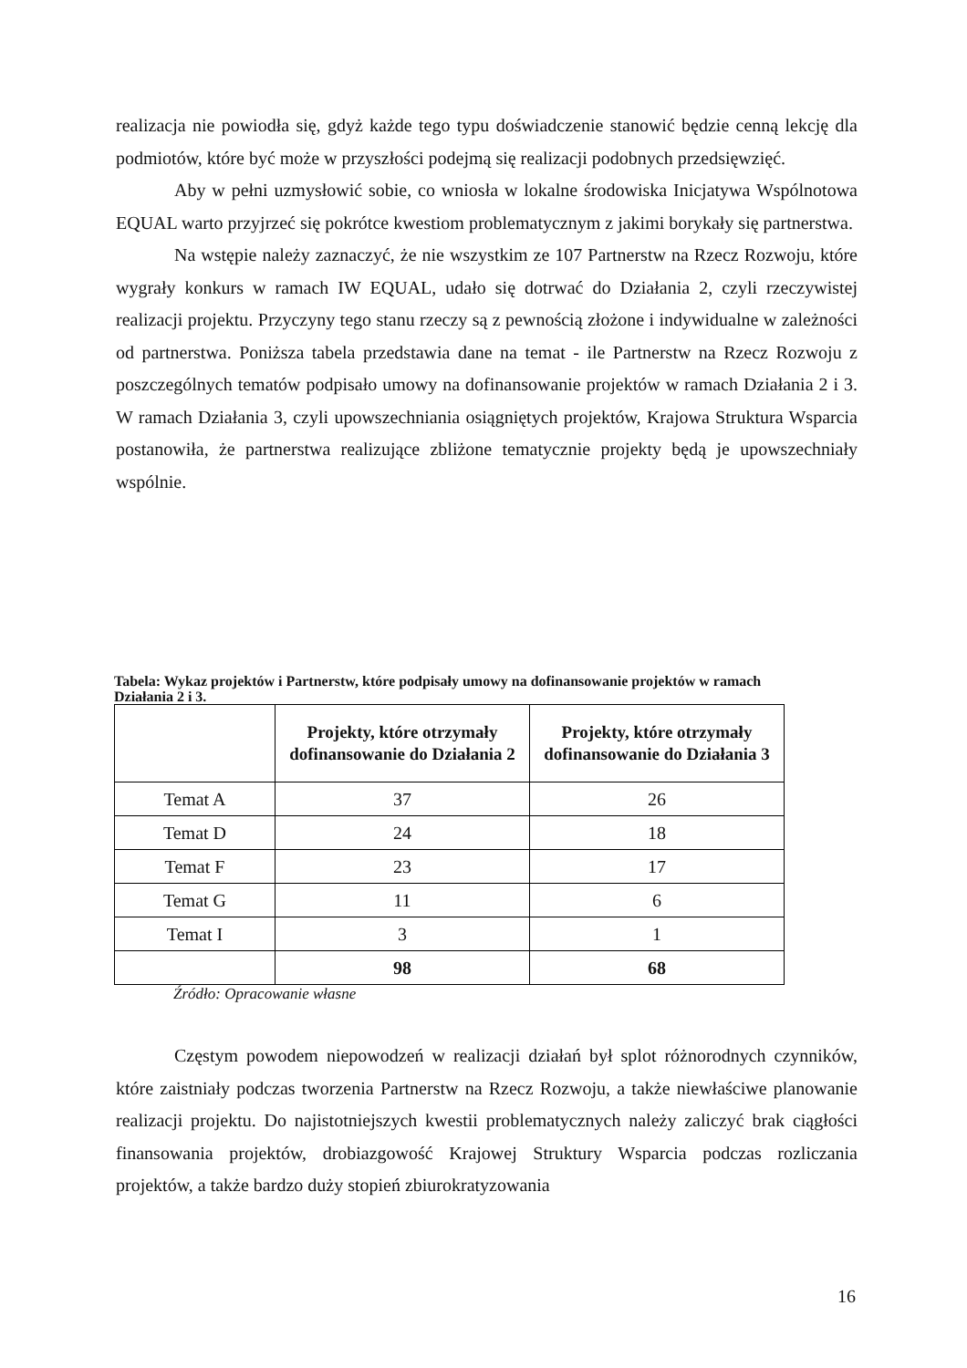realizacja nie powiodła się, gdyż każde tego typu doświadczenie stanowić będzie cenną lekcję dla podmiotów, które być może w przyszłości podejmą się realizacji podobnych przedsięwzięć.
Aby w pełni uzmysłowić sobie, co wniosła w lokalne środowiska Inicjatywa Wspólnotowa EQUAL warto przyjrzeć się pokrótce kwestiom problematycznym z jakimi borykały się partnerstwa.
Na wstępie należy zaznaczyć, że nie wszystkim ze 107 Partnerstw na Rzecz Rozwoju, które wygrały konkurs w ramach IW EQUAL, udało się dotrwać do Działania 2, czyli rzeczywistej realizacji projektu. Przyczyny tego stanu rzeczy są z pewnością złożone i indywidualne w zależności od partnerstwa. Poniższa tabela przedstawia dane na temat - ile Partnerstw na Rzecz Rozwoju z poszczególnych tematów podpisało umowy na dofinansowanie projektów w ramach Działania 2 i 3. W ramach Działania 3, czyli upowszechniania osiągniętych projektów, Krajowa Struktura Wsparcia postanowiła, że partnerstwa realizujące zbliżone tematycznie projekty będą je upowszechniały wspólnie.
Tabela: Wykaz projektów i Partnerstw, które podpisały umowy na dofinansowanie projektów w ramach Działania 2 i 3.
| | Projekty, które otrzymały dofinansowanie do Działania 2 | Projekty, które otrzymały dofinansowanie do Działania 3 |
| --- | --- | --- |
| Temat A | 37 | 26 |
| Temat D | 24 | 18 |
| Temat F | 23 | 17 |
| Temat G | 11 | 6 |
| Temat I | 3 | 1 |
| | 98 | 68 |
Źródło: Opracowanie własne
Częstym powodem niepowodzeń w realizacji działań był splot różnorodnych czynników, które zaistniały podczas tworzenia Partnerstw na Rzecz Rozwoju, a także niewłaściwe planowanie realizacji projektu. Do najistotniejszych kwestii problematycznych należy zaliczyć brak ciągłości finansowania projektów, drobiazgowość Krajowej Struktury Wsparcia podczas rozliczania projektów, a także bardzo duży stopień zbiurokratyzowania
16